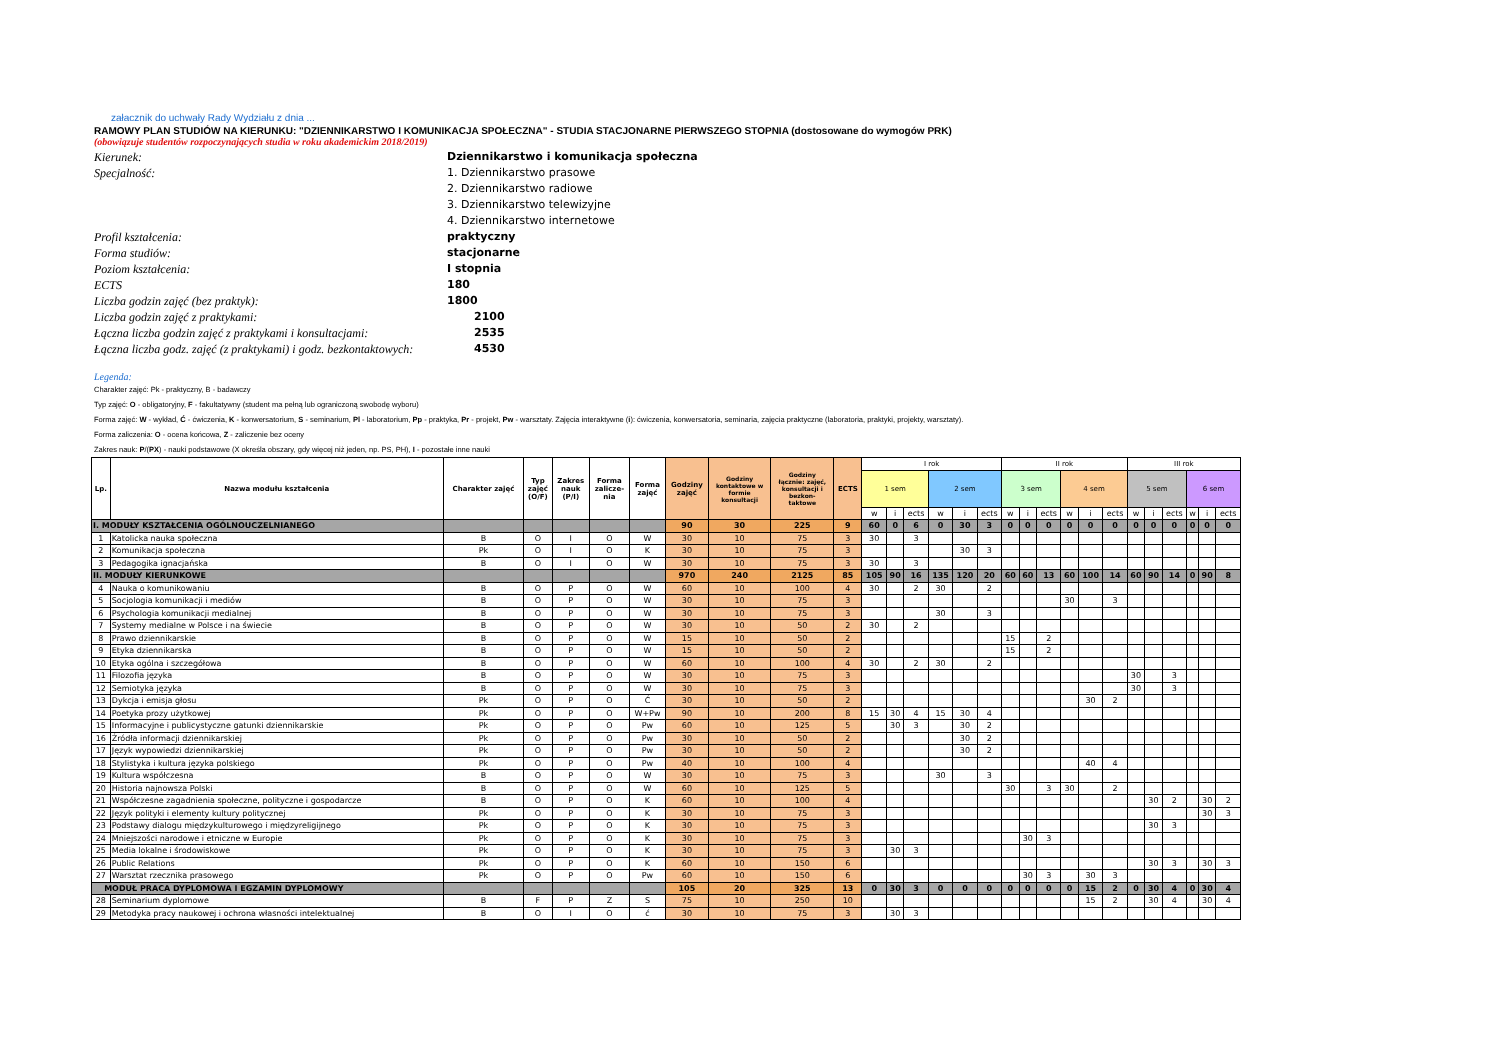załacznik do uchwały Rady Wydziału z dnia ...
RAMOWY PLAN STUDIÓW NA KIERUNKU: "DZIENNIKARSTWO I KOMUNIKACJA SPOŁECZNA" - STUDIA STACJONARNE PIERWSZEGO STOPNIA (dostosowane do wymogów PRK)
(obowiązuje studentów rozpoczynających studia w roku akademickim 2018/2019)
Kierunek:
Dziennikarstwo i komunikacja społeczna
Specjalność:
1. Dziennikarstwo prasowe
2. Dziennikarstwo radiowe
3. Dziennikarstwo telewizyjne
4. Dziennikarstwo internetowe
Profil kształcenia:
praktyczny
Forma studiów:
stacjonarne
Poziom kształcenia:
I stopnia
ECTS
180
Liczba godzin zajęć (bez praktyk):
1800
Liczba godzin zajęć z praktykami:
2100
Łączna liczba godzin zajęć z praktykami i konsultacjami:
2535
Łączna liczba godz. zajęć (z praktykami) i godz. bezkontaktowych:
4530
Legenda:
Charakter zajęć: Pk - praktyczny, B - badawczy
Typ zajęć: O - obligatoryjny, F - fakultatywny (student ma pełną lub ograniczoną swobodę wyboru)
Forma zajęć: W - wykład, Ć - ćwiczenia, K - konwersatorium, S - seminarium, Pl - laboratorium, Pp - praktyka, Pr - projekt, Pw - warsztaty. Zajęcia interaktywne (i): ćwiczenia, konwersatoria, seminaria, zajęcia praktyczne (laboratoria, praktyki, projekty, warsztaty).
Forma zaliczenia: O - ocena końcowa, Z - zaliczenie bez oceny
Zakres nauk: P/(PX) - nauki podstawowe (X określa obszary, gdy więcej niż jeden, np. PS, PH), I - pozostałe inne nauki
| Lp. | Nazwa modułu kształcenia | Charakter zajęć | Typ zajęć (O/F) | Zakres nauk (P/I) | Forma zalicze- nia | Forma zajęć | Godziny zajęć | Godziny kontaktowe w formie konsultacji | Godziny łącznie: zajęć, konsultacji i bezkon- taktowe | ECTS | I rok | | | | | | II rok | | | | | | III rok | | | | | |
| --- | --- | --- | --- | --- | --- | --- | --- | --- | --- | --- | --- | --- | --- | --- | --- | --- | --- | --- | --- | --- | --- | --- | --- | --- | --- | --- | --- | --- |
| | | | | | | | | | | | 1 sem | | | 2 sem | | | 3 sem | | | 4 sem | | | 5 sem | | | 6 sem | | |
| | | | | | | | | | | | w | i | ects | w | i | ects | w | i | ects | w | i | ects | w | i | ects | w | i | ects |
| I. MODUŁY KSZTAŁCENIA OGÓLNOUCZELNIANEGO | | | | | | | 90 | 30 | 225 | 9 | 60 | 0 | 6 | 0 | 30 | 3 | 0 | 0 | 0 | 0 | 0 | 0 | 0 | 0 | 0 | 0 | 0 | 0 |
| 1 | Katolicka nauka społeczna | B | O | I | O | W | 30 | 10 | 75 | 3 | 30 | | 3 | | | | | | | | | | | | | | | |
| 2 | Komunikacja społeczna | Pk | O | I | O | K | 30 | 10 | 75 | 3 | | | | | 30 | 3 | | | | | | | | | | | | |
| 3 | Pedagogika ignacjańska | B | O | I | O | W | 30 | 10 | 75 | 3 | 30 | | 3 | | | | | | | | | | | | | | | |
| II. MODUŁY KIERUNKOWE | | | | | | | 970 | 240 | 2125 | 85 | 105 | 90 | 16 | 135 | 120 | 20 | 60 | 60 | 13 | 60 | 100 | 14 | 60 | 90 | 14 | 0 | 90 | 8 |
| 4 | Nauka o komunikowaniu | B | O | P | O | W | 60 | 10 | 100 | 4 | 30 | | 2 | 30 | | 2 | | | | | | | | | | | | |
| 5 | Socjologia komunikacji i mediów | B | O | P | O | W | 30 | 10 | 75 | 3 | | | | | | | | | | 30 | | 3 | | | | | | |
| 6 | Psychologia komunikacji medialnej | B | O | P | O | W | 30 | 10 | 75 | 3 | | | | 30 | | 3 | | | | | | | | | | | | |
| 7 | Systemy medialne w Polsce i na świecie | B | O | P | O | W | 30 | 10 | 50 | 2 | 30 | | 2 | | | | | | | | | | | | | | | |
| 8 | Prawo dziennikarskie | B | O | P | O | W | 15 | 10 | 50 | 2 | | | | | | | 15 | | 2 | | | | | | | | | |
| 9 | Etyka dziennikarska | B | O | P | O | W | 15 | 10 | 50 | 2 | | | | | | | 15 | | 2 | | | | | | | | | |
| 10 | Etyka ogólna i szczegółowa | B | O | P | O | W | 60 | 10 | 100 | 4 | 30 | | 2 | 30 | | 2 | | | | | | | | | | | | |
| 11 | Filozofia języka | B | O | P | O | W | 30 | 10 | 75 | 3 | | | | | | | | | | | | | 30 | | 3 | | | |
| 12 | Semiotyka języka | B | O | P | O | W | 30 | 10 | 75 | 3 | | | | | | | | | | | | | 30 | | 3 | | | |
| 13 | Dykcja i emisja głosu | Pk | O | P | O | Ć | 30 | 10 | 50 | 2 | | | | | | | | | | | 30 | 2 | | | | | | |
| 14 | Poetyka prozy użytkowej | Pk | O | P | O | W+Pw | 90 | 10 | 200 | 8 | 15 | 30 | 4 | 15 | 30 | 4 | | | | | | | | | | | | |
| 15 | Informacyjne i publicystyczne gatunki dziennikarskie | Pk | O | P | O | Pw | 60 | 10 | 125 | 5 | | 30 | 3 | | 30 | 2 | | | | | | | | | | | | |
| 16 | Źródła informacji dziennikarskiej | Pk | O | P | O | Pw | 30 | 10 | 50 | 2 | | | | | 30 | 2 | | | | | | | | | | | | |
| 17 | Język wypowiedzi dziennikarskiej | Pk | O | P | O | Pw | 30 | 10 | 50 | 2 | | | | | 30 | 2 | | | | | | | | | | | | |
| 18 | Stylistyka i kultura języka polskiego | Pk | O | P | O | Pw | 40 | 10 | 100 | 4 | | | | | | | | | | | 40 | 4 | | | | | | |
| 19 | Kultura współczesna | B | O | P | O | W | 30 | 10 | 75 | 3 | | | | 30 | | 3 | | | | | | | | | | | | |
| 20 | Historia najnowsza Polski | B | O | P | O | W | 60 | 10 | 125 | 5 | | | | | | | 30 | | 3 | 30 | | 2 | | | | | | |
| 21 | Współczesne zagadnienia społeczne, polityczne i gospodarcze | B | O | P | O | K | 60 | 10 | 100 | 4 | | | | | | | | | | | | | | 30 | 2 | | 30 | 2 |
| 22 | Język polityki i elementy kultury politycznej | Pk | O | P | O | K | 30 | 10 | 75 | 3 | | | | | | | | | | | | | | | | | 30 | 3 |
| 23 | Podstawy dialogu międzykulturowego i międzyreligijnego | Pk | O | P | O | K | 30 | 10 | 75 | 3 | | | | | | | | | | | | | | 30 | 3 | | | |
| 24 | Mniejszości narodowe i etniczne w Europie | Pk | O | P | O | K | 30 | 10 | 75 | 3 | | | | | | | | 30 | 3 | | | | | | | | | |
| 25 | Media lokalne i środowiskowe | Pk | O | P | O | K | 30 | 10 | 75 | 3 | | 30 | 3 | | | | | | | | | | | | | | | |
| 26 | Public Relations | Pk | O | P | O | K | 60 | 10 | 150 | 6 | | | | | | | | | | | | | | 30 | 3 | | 30 | 3 |
| 27 | Warsztat rzecznika prasowego | Pk | O | P | O | Pw | 60 | 10 | 150 | 6 | | | | | | | | 30 | 3 | | 30 | 3 | | | | | | |
| MODUŁ PRACA DYPLOMOWA I EGZAMIN DYPLOMOWY | | | | | | | 105 | 20 | 325 | 13 | 0 | 30 | 3 | 0 | 0 | 0 | 0 | 0 | 0 | 0 | 15 | 2 | 0 | 30 | 4 | 0 | 30 | 4 |
| 28 | Seminarium dyplomowe | B | F | P | Z | S | 75 | 10 | 250 | 10 | | | | | | | | | | | 15 | 2 | | 30 | 4 | | 30 | 4 |
| 29 | Metodyka pracy naukowej i ochrona własności intelektualnej | B | O | I | O | ć | 30 | 10 | 75 | 3 | | 30 | 3 | | | | | | | | | | | | | | | |